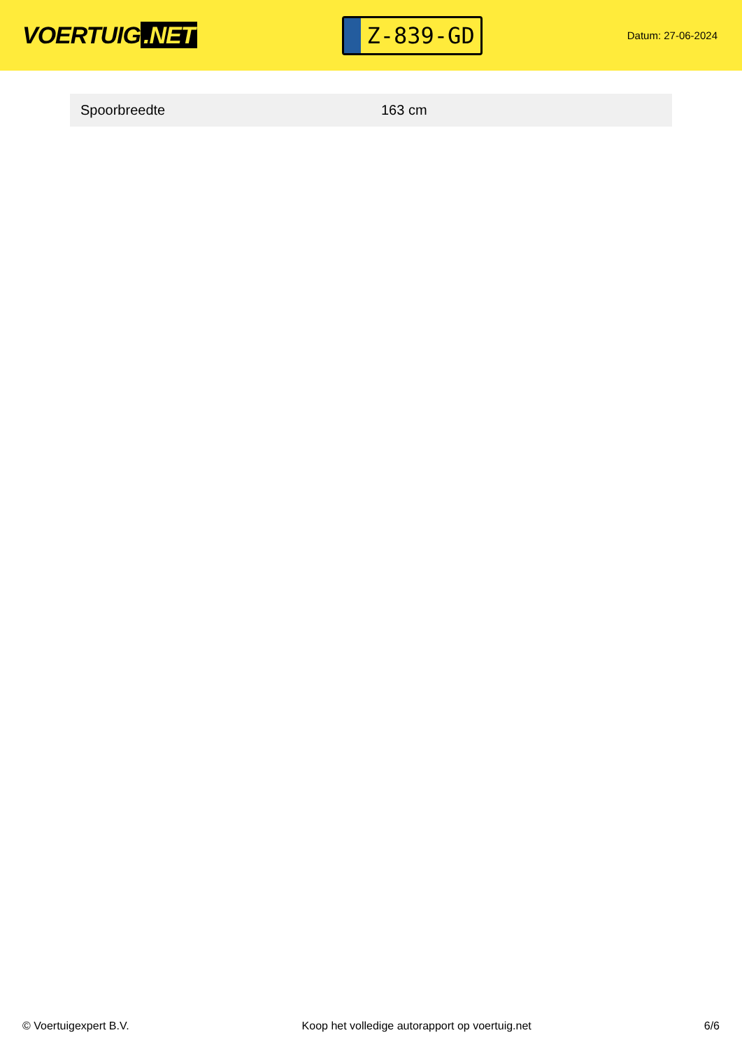VOERTUIG.NET
Z-839-GD
Datum: 27-06-2024
| Spoorbreedte | 163 cm |
© Voertuigexpert B.V. Koop het volledige autorapport op voertuig.net 6/6